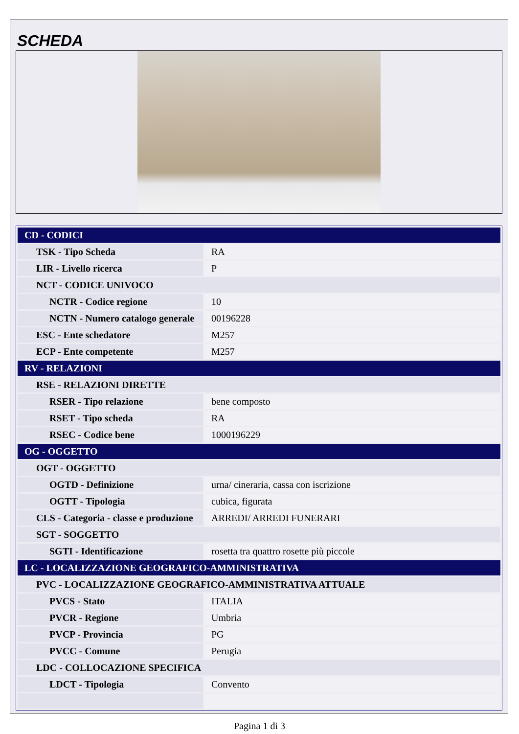SCHEDA
| CD - CODICI | |
| TSK - Tipo Scheda | RA |
| LIR - Livello ricerca | P |
| NCT - CODICE UNIVOCO | |
| NCTR - Codice regione | 10 |
| NCTN - Numero catalogo generale | 00196228 |
| ESC - Ente schedatore | M257 |
| ECP - Ente competente | M257 |
| RV - RELAZIONI | |
| RSE - RELAZIONI DIRETTE | |
| RSER - Tipo relazione | bene composto |
| RSET - Tipo scheda | RA |
| RSEC - Codice bene | 1000196229 |
| OG - OGGETTO | |
| OGT - OGGETTO | |
| OGTD - Definizione | urna/ cineraria, cassa con iscrizione |
| OGTT - Tipologia | cubica, figurata |
| CLS - Categoria - classe e produzione | ARREDI/ ARREDI FUNERARI |
| SGT - SOGGETTO | |
| SGTI - Identificazione | rosetta tra quattro rosette più piccole |
| LC - LOCALIZZAZIONE GEOGRAFICO-AMMINISTRATIVA | |
| PVC - LOCALIZZAZIONE GEOGRAFICO-AMMINISTRATIVA ATTUALE | |
| PVCS - Stato | ITALIA |
| PVCR - Regione | Umbria |
| PVCP - Provincia | PG |
| PVCC - Comune | Perugia |
| LDC - COLLOCAZIONE SPECIFICA | |
| LDCT - Tipologia | Convento |
Pagina 1 di 3